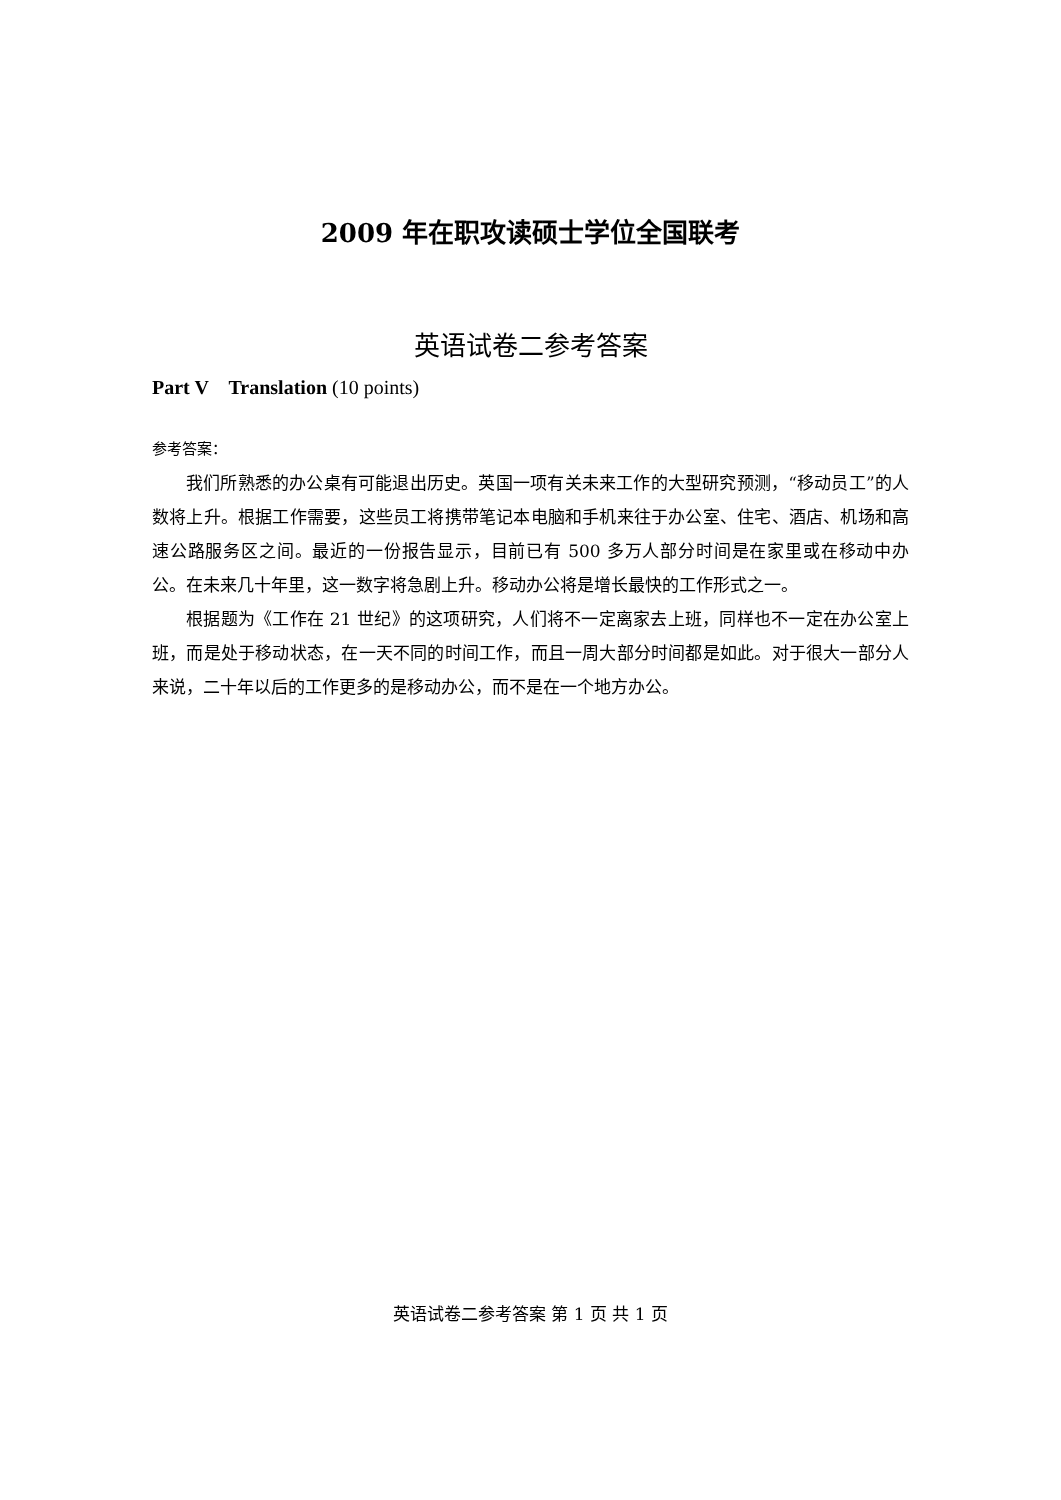2009 年在职攻读硕士学位全国联考
英语试卷二参考答案
Part V Translation (10 points)
参考答案：
我们所熟悉的办公桌有可能退出历史。英国一项有关未来工作的大型研究预测，“移动员工”的人数将上升。根据工作需要，这些员工将携带笔记本电脑和手机来往于办公室、住宅、酒店、机场和高速公路服务区之间。最近的一份报告显示，目前已有 500 多万人部分时间是在家里或在移动中办公。在未来几十年里，这一数字将急剧上升。移动办公将是增长最快的工作形式之一。
根据题为《工作在 21 世纪》的这项研究，人们将不一定离家去上班，同样也不一定在办公室上班，而是处于移动状态，在一天不同的时间工作，而且一周大部分时间都是如此。对于很大一部分人来说，二十年以后的工作更多的是移动办公，而不是在一个地方办公。
英语试卷二参考答案 第 1 页 共 1 页